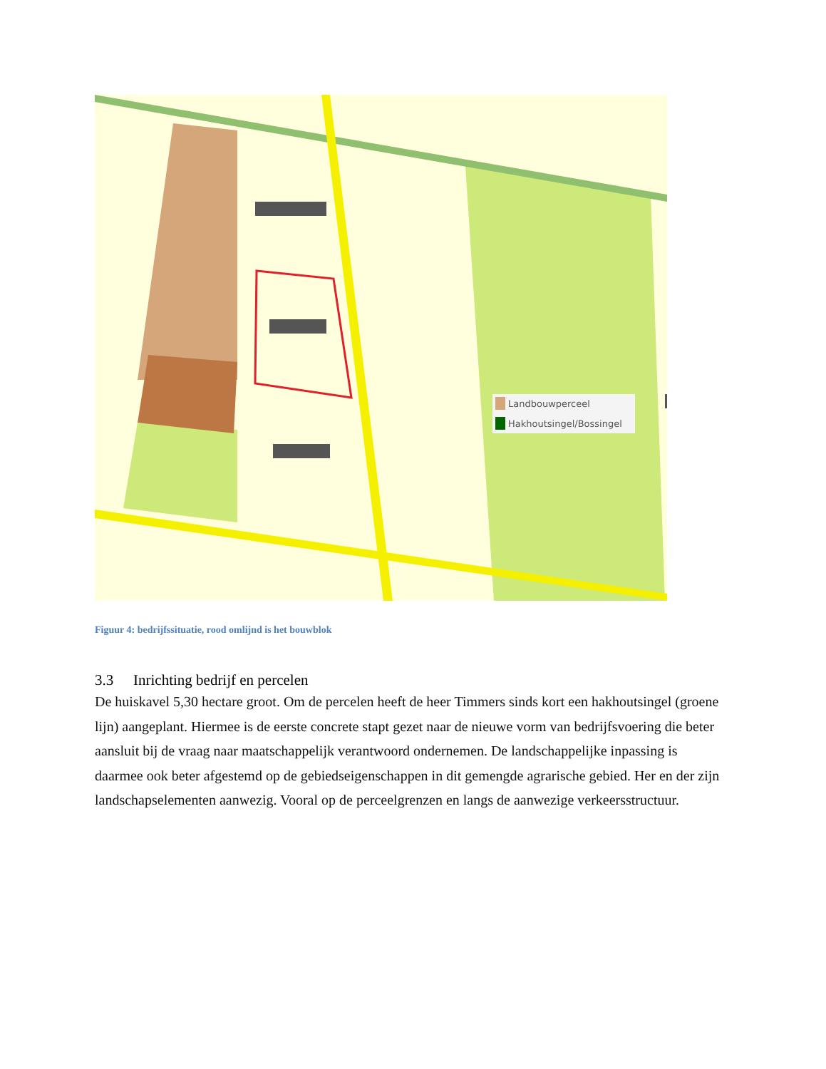Landbouwperceel
Hakhoutsingel/Bossingel
Figuur 4: bedrijfssituatie, rood omlijnd is het bouwblok
3.3 Inrichting bedrijf en percelen
De huiskavel 5,30 hectare groot. Om de percelen heeft de heer Timmers sinds kort een hakhoutsingel (groene lijn) aangeplant. Hiermee is de eerste concrete stapt gezet naar de nieuwe vorm van bedrijfsvoering die beter aansluit bij de vraag naar maatschappelijk verantwoord ondernemen. De landschappelijke inpassing is daarmee ook beter afgestemd op de gebiedseigenschappen in dit gemengde agrarische gebied. Her en der zijn landschapselementen aanwezig. Vooral op de perceelgrenzen en langs de aanwezige verkeersstructuur.